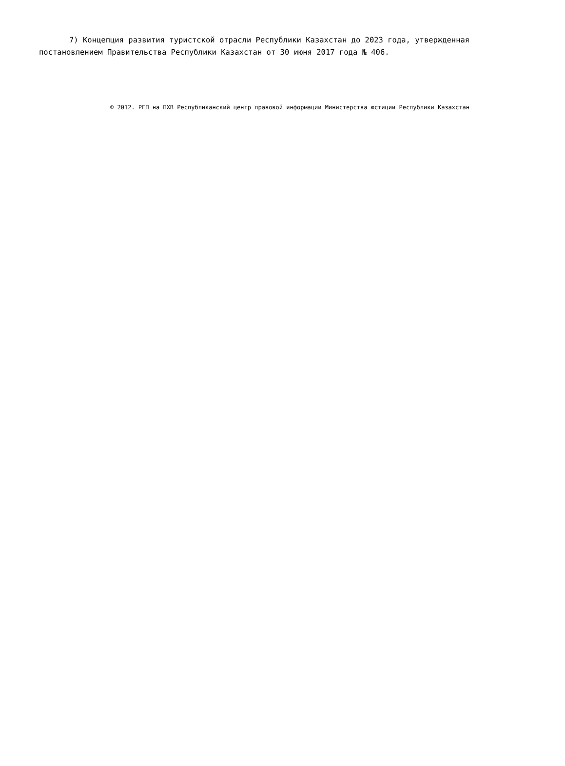7) Концепция развития туристской отрасли Республики Казахстан до 2023 года, утвержденная постановлением Правительства Республики Казахстан от 30 июня 2017 года № 406.
© 2012. РГП на ПХВ Республиканский центр правовой информации Министерства юстиции Республики Казахстан